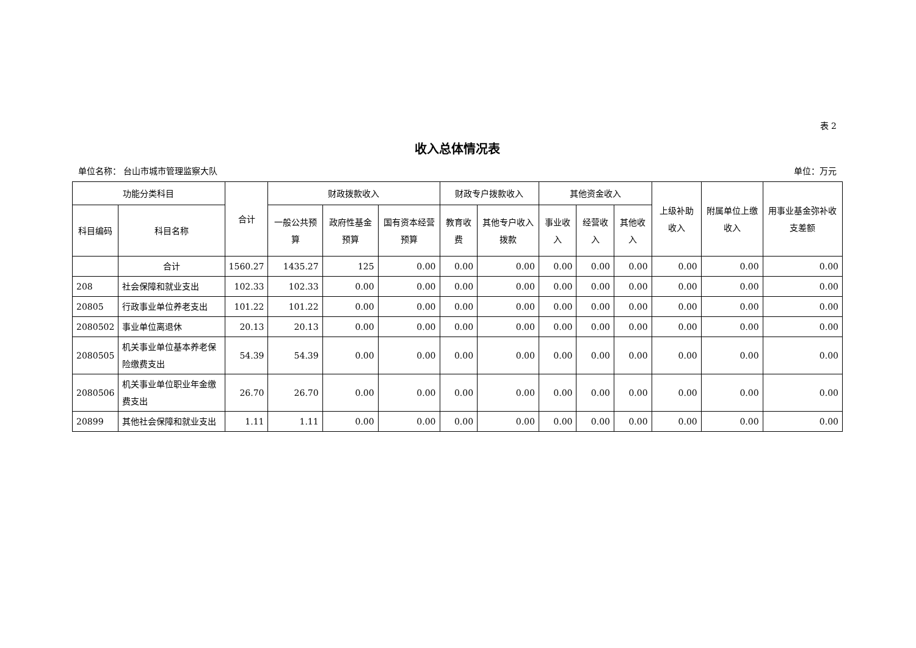表 2
收入总体情况表
单位名称： 台山市城市管理监察大队 单位：万元
| 功能分类科目 | | 合计 | 财政拨款收入 | | | 财政专户拨款收入 | | 其他资金收入 | | | 上级补助收入 | 附属单位上缴收入 | 用事业基金弥补收支差额 |
| --- | --- | --- | --- | --- | --- | --- | --- | --- | --- | --- | --- | --- | --- |
| 科目编码 | 科目名称 | | 一般公共预算 | 政府性基金预算 | 国有资本经营预算 | 教育收费 | 其他专户收入拨款 | 事业收入 | 经营收入 | 其他收入 | | | |
| | 合计 | 1560.27 | 1435.27 | 125 | 0.00 | 0.00 | 0.00 | 0.00 | 0.00 | 0.00 | 0.00 | 0.00 | 0.00 |
| 208 | 社会保障和就业支出 | 102.33 | 102.33 | 0.00 | 0.00 | 0.00 | 0.00 | 0.00 | 0.00 | 0.00 | 0.00 | 0.00 | 0.00 |
| 20805 | 行政事业单位养老支出 | 101.22 | 101.22 | 0.00 | 0.00 | 0.00 | 0.00 | 0.00 | 0.00 | 0.00 | 0.00 | 0.00 | 0.00 |
| 2080502 | 事业单位离退休 | 20.13 | 20.13 | 0.00 | 0.00 | 0.00 | 0.00 | 0.00 | 0.00 | 0.00 | 0.00 | 0.00 | 0.00 |
| 2080505 | 机关事业单位基本养老保险缴费支出 | 54.39 | 54.39 | 0.00 | 0.00 | 0.00 | 0.00 | 0.00 | 0.00 | 0.00 | 0.00 | 0.00 | 0.00 |
| 2080506 | 机关事业单位职业年金缴费支出 | 26.70 | 26.70 | 0.00 | 0.00 | 0.00 | 0.00 | 0.00 | 0.00 | 0.00 | 0.00 | 0.00 | 0.00 |
| 20899 | 其他社会保障和就业支出 | 1.11 | 1.11 | 0.00 | 0.00 | 0.00 | 0.00 | 0.00 | 0.00 | 0.00 | 0.00 | 0.00 | 0.00 |